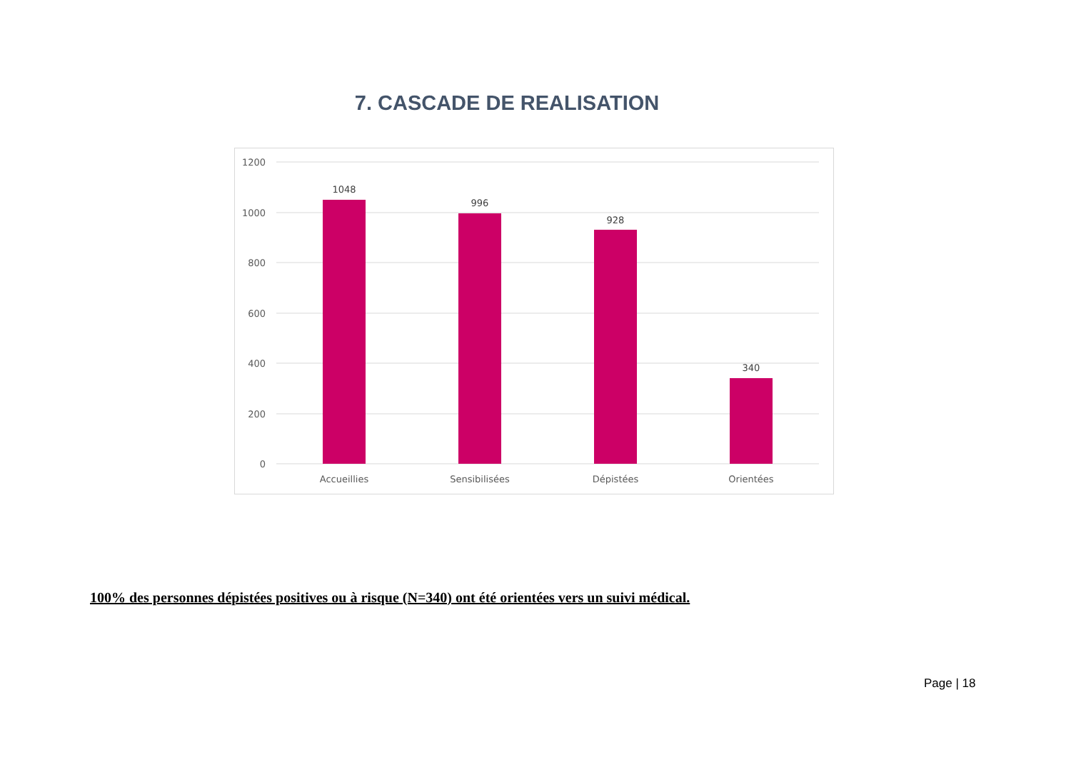7. CASCADE DE REALISATION
1200
1000
800
600
400
200
0
1048
996
928
340
Accueillies
Sensibilisées
Dépistées
Orientées
100% des personnes dépistées positives ou à risque (N=340) ont été orientées vers un suivi médical.
Page | 18